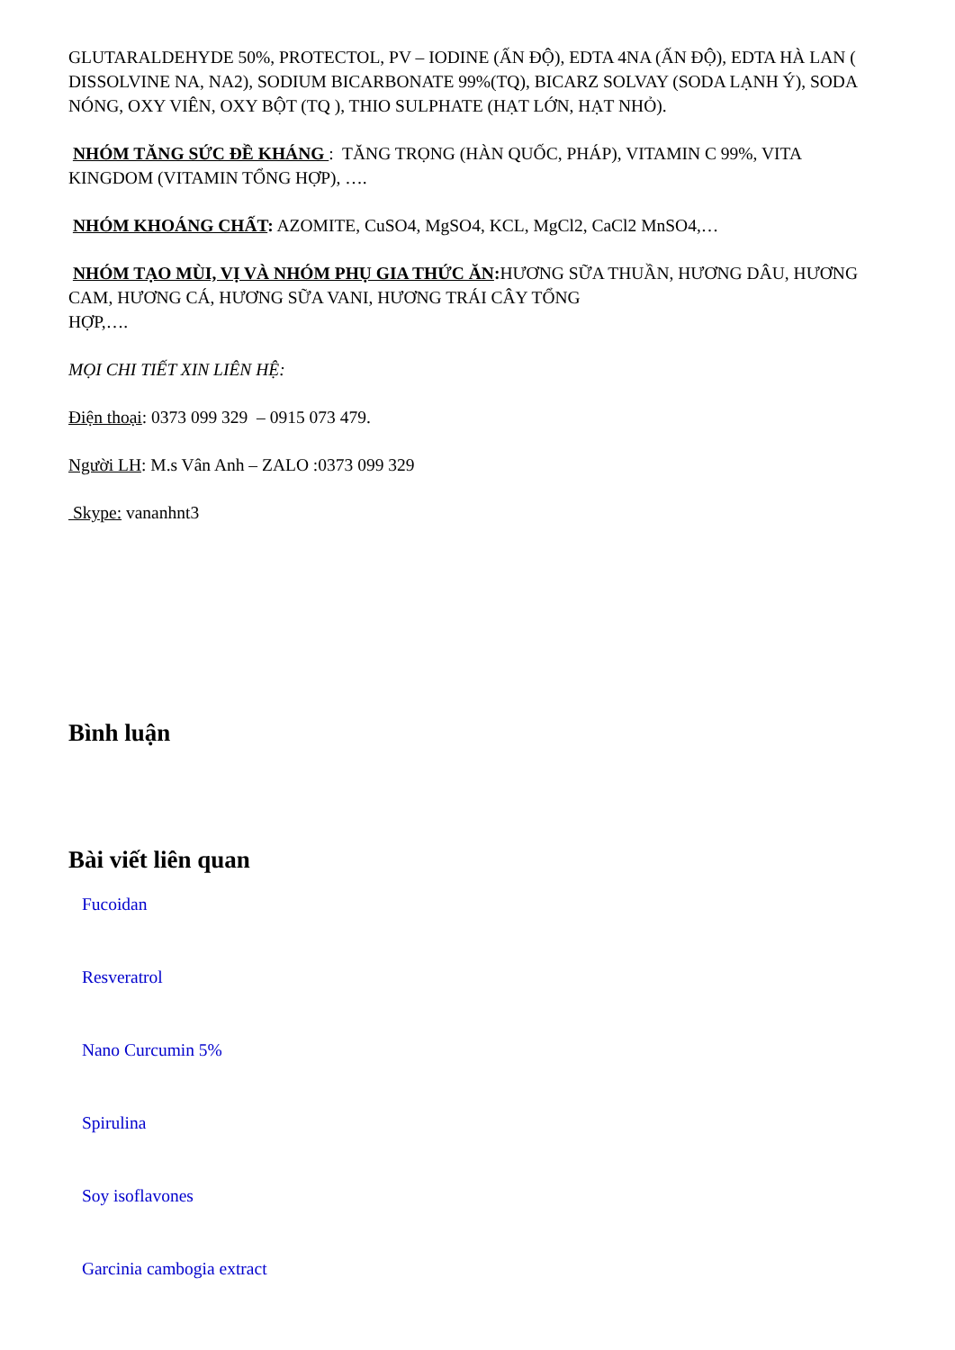GLUTARALDEHYDE 50%, PROTECTOL, PV – IODINE (ẤN ĐỘ), EDTA 4NA (ẤN ĐỘ), EDTA HÀ LAN ( DISSOLVINE NA, NA2), SODIUM BICARBONATE 99%(TQ), BICARZ SOLVAY (SODA LẠNH Ý), SODA NÓNG, OXY VIÊN, OXY BỘT (TQ ), THIO SULPHATE (HẠT LỚN, HẠT NHỎ).
NHÓM TĂNG SỨC ĐỀ KHÁNG : TĂNG TRỌNG (HÀN QUỐC, PHÁP), VITAMIN C 99%, VITA KINGDOM (VITAMIN TỔNG HỢP), ….
NHÓM KHOÁNG CHẤT: AZOMITE, CuSO4, MgSO4, KCL, MgCl2, CaCl2 MnSO4,…
NHÓM TẠO MÙI, VỊ VÀ NHÓM PHỤ GIA THỨC ĂN: HƯƠNG SỮA THUẦN, HƯƠNG DÂU, HƯƠNG CAM, HƯƠNG CÁ, HƯƠNG SỮA VANI, HƯƠNG TRÁI CÂY TỔNG
HỢP,….
MỌI CHI TIẾT XIN LIÊN HỆ:
Điện thoại: 0373 099 329 – 0915 073 479.
Người LH: M.s Vân Anh – ZALO :0373 099 329
Skype: vananhnt3
Bình luận
Bài viết liên quan
Fucoidan
Resveratrol
Nano Curcumin 5%
Spirulina
Soy isoflavones
Garcinia cambogia extract